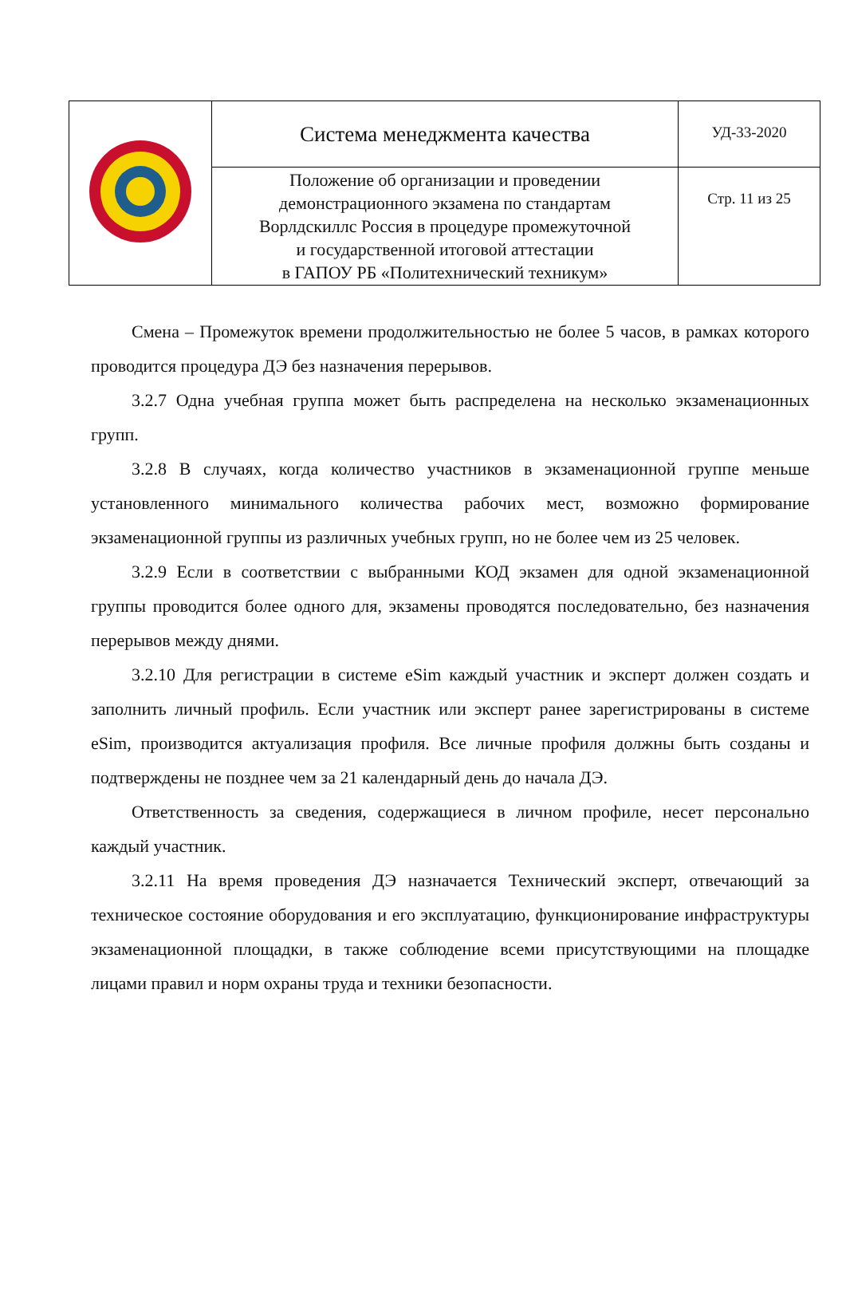| | Система менеджмента качества | УД-33-2020 |
| | Положение об организации и проведении демонстрационного экзамена по стандартам Ворлдскиллс Россия в процедуре промежуточной и государственной итоговой аттестации в ГАПОУ РБ «Политехнический техникум» | Стр. 11 из 25 |
Смена – Промежуток времени продолжительностью не более 5 часов, в рамках которого проводится процедура ДЭ без назначения перерывов.
3.2.7 Одна учебная группа может быть распределена на несколько экзаменационных групп.
3.2.8 В случаях, когда количество участников в экзаменационной группе меньше установленного минимального количества рабочих мест, возможно формирование экзаменационной группы из различных учебных групп, но не более чем из 25 человек.
3.2.9 Если в соответствии с выбранными КОД экзамен для одной экзаменационной группы проводится более одного для, экзамены проводятся последовательно, без назначения перерывов между днями.
3.2.10 Для регистрации в системе eSim каждый участник и эксперт должен создать и заполнить личный профиль. Если участник или эксперт ранее зарегистрированы в системе eSim, производится актуализация профиля. Все личные профиля должны быть созданы и подтверждены не позднее чем за 21 календарный день до начала ДЭ.
Ответственность за сведения, содержащиеся в личном профиле, несет персонально каждый участник.
3.2.11 На время проведения ДЭ назначается Технический эксперт, отвечающий за техническое состояние оборудования и его эксплуатацию, функционирование инфраструктуры экзаменационной площадки, в также соблюдение всеми присутствующими на площадке лицами правил и норм охраны труда и техники безопасности.